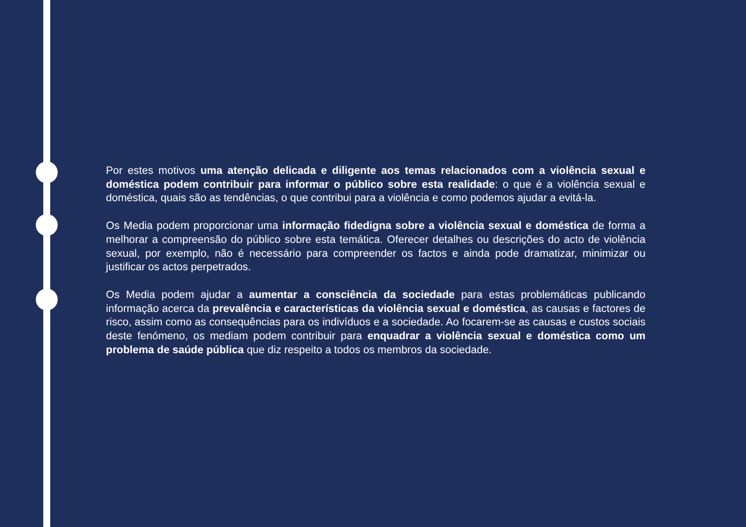Por estes motivos uma atenção delicada e diligente aos temas relacionados com a violência sexual e doméstica podem contribuir para informar o público sobre esta realidade: o que é a violência sexual e doméstica, quais são as tendências, o que contribui para a violência e como podemos ajudar a evitá-la.
Os Media podem proporcionar uma informação fidedigna sobre a violência sexual e doméstica de forma a melhorar a compreensão do público sobre esta temática. Oferecer detalhes ou descrições do acto de violência sexual, por exemplo, não é necessário para compreender os factos e ainda pode dramatizar, minimizar ou justificar os actos perpetrados.
Os Media podem ajudar a aumentar a consciência da sociedade para estas problemáticas publicando informação acerca da prevalência e características da violência sexual e doméstica, as causas e factores de risco, assim como as consequências para os indivíduos e a sociedade. Ao focarem-se as causas e custos sociais deste fenómeno, os mediam podem contribuir para enquadrar a violência sexual e doméstica como um problema de saúde pública que diz respeito a todos os membros da sociedade.